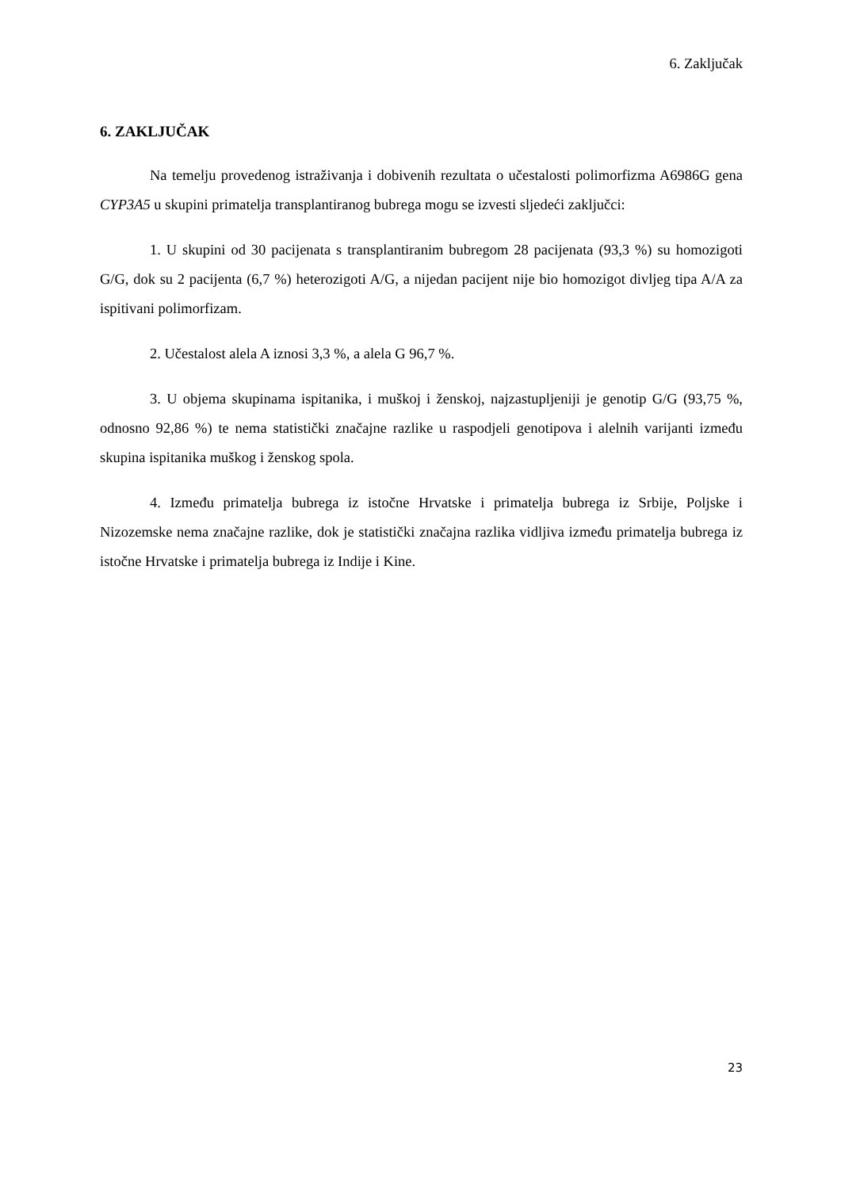6. Zaključak
6. ZAKLJUČAK
Na temelju provedenog istraživanja i dobivenih rezultata o učestalosti polimorfizma A6986G gena CYP3A5 u skupini primatelja transplantiranog bubrega mogu se izvesti sljedeći zaključci:
1. U skupini od 30 pacijenata s transplantiranim bubregom 28 pacijenata (93,3 %) su homozigoti G/G, dok su 2 pacijenta (6,7 %) heterozigoti A/G, a nijedan pacijent nije bio homozigot divljeg tipa A/A za ispitivani polimorfizam.
2. Učestalost alela A iznosi 3,3 %, a alela G 96,7 %.
3. U objema skupinama ispitanika, i muškoj i ženskoj, najzastupljeniji je genotip G/G (93,75 %, odnosno 92,86 %) te nema statistički značajne razlike u raspodjeli genotipova i alelnih varijanti između skupina ispitanika muškog i ženskog spola.
4. Između primatelja bubrega iz istočne Hrvatske i primatelja bubrega iz Srbije, Poljske i Nizozemske nema značajne razlike, dok je statistički značajna razlika vidljiva između primatelja bubrega iz istočne Hrvatske i primatelja bubrega iz Indije i Kine.
23